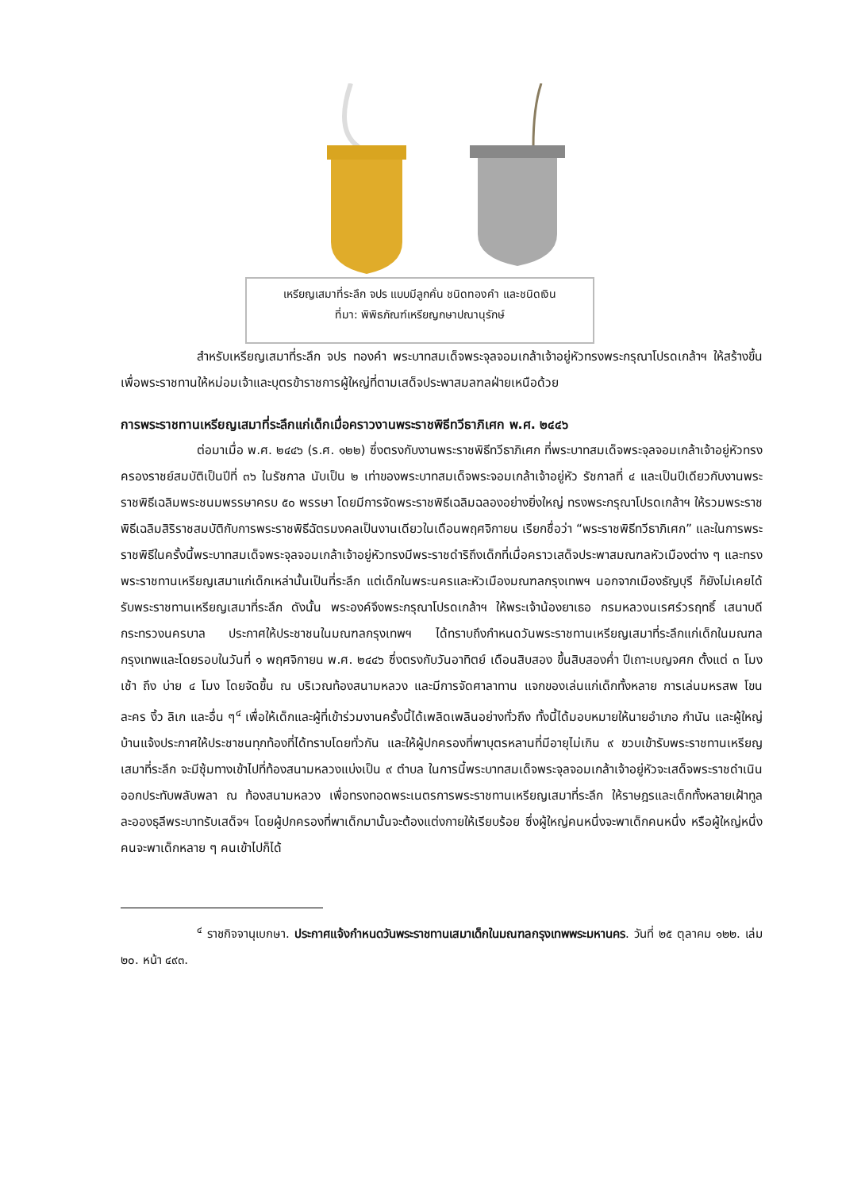เหรียญเสมาที่ระลึก จปร แบบมีลูกคั่น ชนิดทองคำ และชนิดเงิน
ที่มา: พิพิธภัณฑ์เหรียญกษาปณานุรักษ์
สำหรับเหรียญเสมาที่ระลึก จปร ทองคำ พระบาทสมเด็จพระจุลจอมเกล้าเจ้าอยู่หัวทรงพระกรุณาโปรดเกล้าฯ ให้สร้างขึ้นเพื่อพระราชทานให้หม่อมเจ้าและบุตรข้าราชการผู้ใหญ่ที่ตามเสด็จประพาสมลฑลฝ่ายเหนือด้วย
การพระราชทานเหรียญเสมาที่ระลึกแก่เด็กเมื่อคราวงานพระราชพิธีทวีธาภิเศก พ.ศ. ๒๔๔๖
ต่อมาเมื่อ พ.ศ. ๒๔๔๖ (ร.ศ. ๑๒๒) ซึ่งตรงกับงานพระราชพิธีทวีธาภิเศก ที่พระบาทสมเด็จพระจุลจอมเกล้าเจ้าอยู่หัวทรงครองราชย์สมบัติเป็นปีที่ ๓๖ ในรัชกาล นับเป็น ๒ เท่าของพระบาทสมเด็จพระจอมเกล้าเจ้าอยู่หัว รัชกาลที่ ๔ และเป็นปีเดียวกับงานพระราชพิธีเฉลิมพระชนมพรรษาครบ ๕๐ พรรษา โดยมีการจัดพระราชพิธีเฉลิมฉลองอย่างยิ่งใหญ่ ทรงพระกรุณาโปรดเกล้าฯ ให้รวมพระราชพิธีเฉลิมสิริราชสมบัติกับการพระราชพิธีฉัตรมงคลเป็นงานเดียวในเดือนพฤศจิกายน เรียกชื่อว่า “พระราชพิธีทวีธาภิเศก” และในการพระราชพิธีในครั้งนี้พระบาทสมเด็จพระจุลจอมเกล้าเจ้าอยู่หัวทรงมีพระราชดำริถึงเด็กที่เมื่อคราวเสด็จประพาสมณฑลหัวเมืองต่าง ๆ และทรงพระราชทานเหรียญเสมาแก่เด็กเหล่านั้นเป็นที่ระลึก แต่เด็กในพระนครและหัวเมืองมณฑลกรุงเทพฯ นอกจากเมืองธัญบุรี ก็ยังไม่เคยได้รับพระราชทานเหรียญเสมาที่ระลึก ดังนั้น พระองค์จึงพระกรุณาโปรดเกล้าฯ ให้พระเจ้าน้องยาเธอ กรมหลวงนเรศร์วรฤทธิ์ เสนาบดีกระทรวงนครบาล ประกาศให้ประชาชนในมณฑลกรุงเทพฯ ได้ทราบถึงกำหนดวันพระราชทานเหรียญเสมาที่ระลึกแก่เด็กในมณฑลกรุงเทพและโดยรอบในวันที่ ๑ พฤศจิกายน พ.ศ. ๒๔๔๖ ซึ่งตรงกับวันอาทิตย์ เดือนสิบสอง ขึ้นสิบสองค่ำ ปีเถาะเบญจศก ตั้งแต่ ๓ โมงเช้า ถึง บ่าย ๔ โมง โดยจัดขึ้น ณ บริเวณท้องสนามหลวง และมีการจัดศาลาทาน แจกของเล่นแก่เด็กทั้งหลาย การเล่นมหรสพ โขน ละคร งิ้ว ลิเก และอื่น ๆ<sup>๔</sup> เพื่อให้เด็กและผู้ที่เข้าร่วมงานครั้งนี้ได้เพลิดเพลินอย่างทั่วถึง ทั้งนี้ได้มอบหมายให้นายอำเภอ กำนัน และผู้ใหญ่บ้านแจ้งประกาศให้ประชาชนทุกท้องที่ได้ทราบโดยทั่วกัน และให้ผู้ปกครองที่พาบุตรหลานที่มีอายุไม่เกิน ๙ ขวบเข้ารับพระราชทานเหรียญเสมาที่ระลึก จะมีซุ้มทางเข้าไปที่ท้องสนามหลวงแบ่งเป็น ๙ ตำบล ในการนี้พระบาทสมเด็จพระจุลจอมเกล้าเจ้าอยู่หัวจะเสด็จพระราชดำเนินออกประทับพลับพลา ณ ท้องสนามหลวง เพื่อทรงทอดพระเนตรการพระราชทานเหรียญเสมาที่ระลึก ให้ราษฎรและเด็กทั้งหลายเฝ้าทูลละอองธุลีพระบาทรับเสด็จฯ โดยผู้ปกครองที่พาเด็กมานั้นจะต้องแต่งกายให้เรียบร้อย ซึ่งผู้ใหญ่คนหนึ่งจะพาเด็กคนหนึ่ง หรือผู้ใหญ่หนึ่งคนจะพาเด็กหลาย ๆ คนเข้าไปก็ได้
<sup>๔</sup> ราชกิจจานุเบกษา. ประกาศแจ้งกำหนดวันพระราชทานเสมาเด็กในมณฑลกรุงเทพพระมหานคร. วันที่ ๒๕ ตุลาคม ๑๒๒. เล่ม ๒๐. หน้า ๔๙๓.